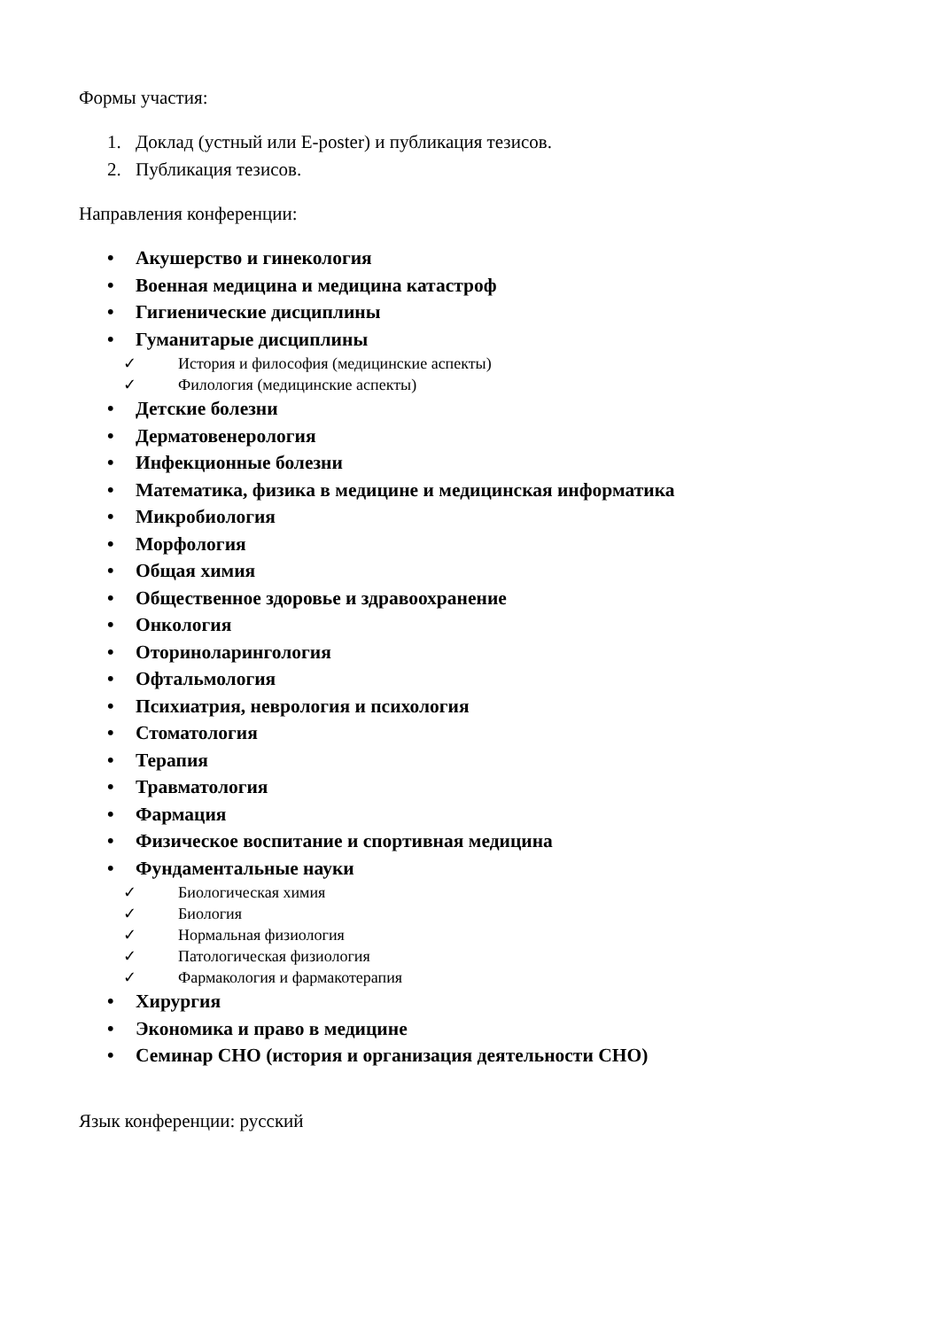Формы участия:
1. Доклад (устный или E-poster) и публикация тезисов.
2. Публикация тезисов.
Направления конференции:
• Акушерство и гинекология
• Военная медицина и медицина катастроф
• Гигиенические дисциплины
• Гуманитарые дисциплины
✓ История и философия (медицинские аспекты)
✓ Филология (медицинские аспекты)
• Детские болезни
• Дерматовенерология
• Инфекционные болезни
• Математика, физика в медицине и медицинская информатика
• Микробиология
• Морфология
• Общая химия
• Общественное здоровье и здравоохранение
• Онкология
• Оториноларингология
• Офтальмология
• Психиатрия, неврология и психология
• Стоматология
• Терапия
• Травматология
• Фармация
• Физическое воспитание и спортивная медицина
• Фундаментальные науки
✓ Биологическая химия
✓ Биология
✓ Нормальная физиология
✓ Патологическая физиология
✓ Фармакология и фармакотерапия
• Хирургия
• Экономика и право в медицине
• Семинар СНО (история и организация деятельности СНО)
Язык конференции: русский